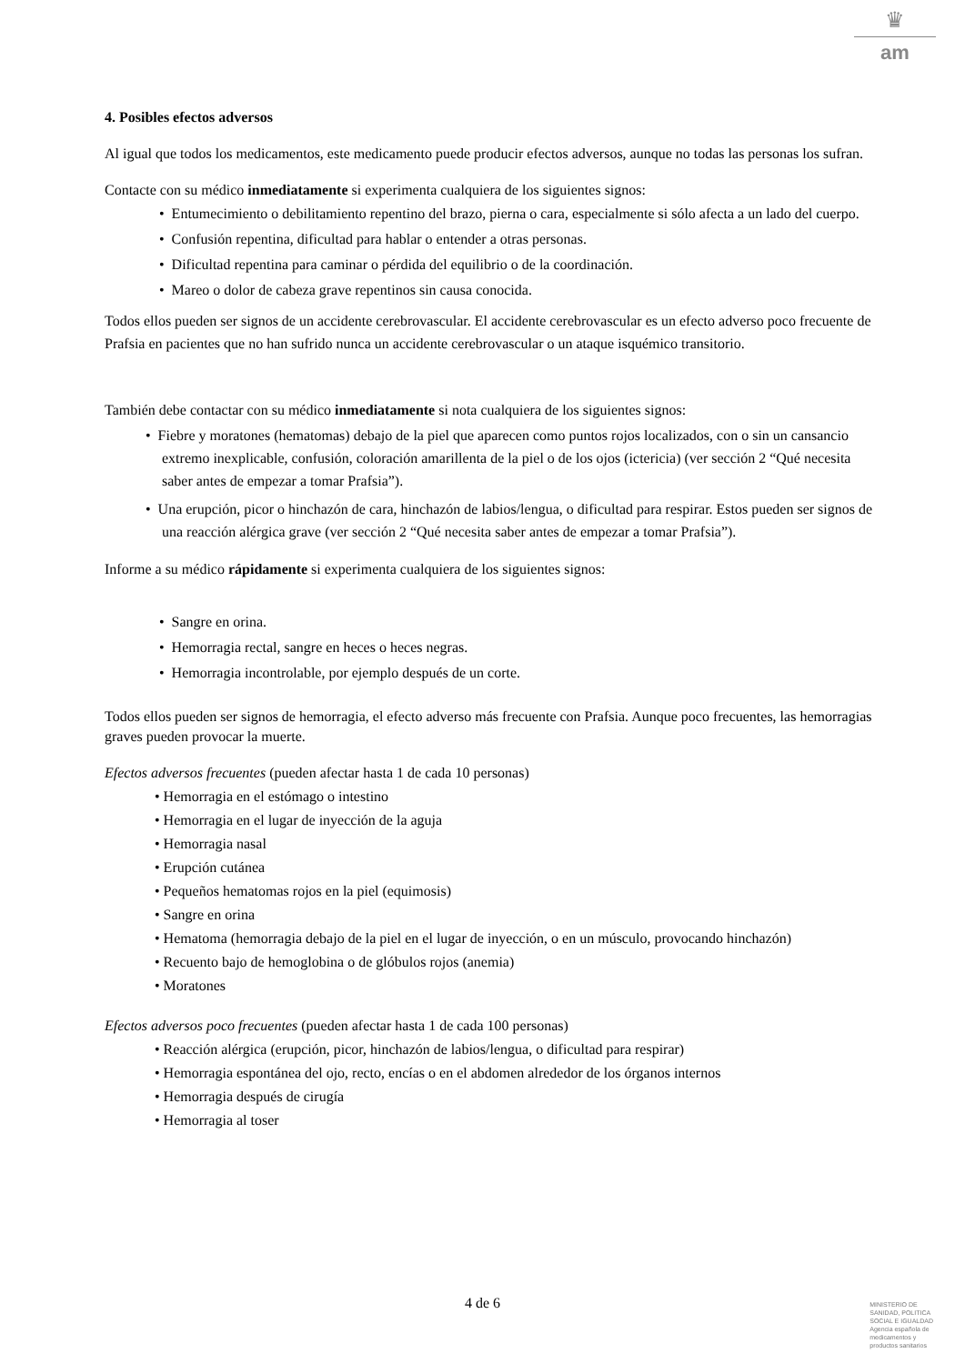♛
am
4. Posibles efectos adversos
Al igual que todos los medicamentos, este medicamento puede producir efectos adversos, aunque no todas las personas los sufran.
Contacte con su médico inmediatamente si experimenta cualquiera de los siguientes signos:
• Entumecimiento o debilitamiento repentino del brazo, pierna o cara, especialmente si sólo afecta a un lado del cuerpo.
• Confusión repentina, dificultad para hablar o entender a otras personas.
• Dificultad repentina para caminar o pérdida del equilibrio o de la coordinación.
• Mareo o dolor de cabeza grave repentinos sin causa conocida.
Todos ellos pueden ser signos de un accidente cerebrovascular. El accidente cerebrovascular es un efecto adverso poco frecuente de Prafsia en pacientes que no han sufrido nunca un accidente cerebrovascular o un ataque isquémico transitorio.
También debe contactar con su médico inmediatamente si nota cualquiera de los siguientes signos:
• Fiebre y moratones (hematomas) debajo de la piel que aparecen como puntos rojos localizados, con o sin un cansancio extremo inexplicable, confusión, coloración amarillenta de la piel o de los ojos (ictericia) (ver sección 2 “Qué necesita saber antes de empezar a tomar Prafsia”).
• Una erupción, picor o hinchazón de cara, hinchazón de labios/lengua, o dificultad para respirar. Estos pueden ser signos de una reacción alérgica grave (ver sección 2 “Qué necesita saber antes de empezar a tomar Prafsia”).
Informe a su médico rápidamente si experimenta cualquiera de los siguientes signos:
• Sangre en orina.
• Hemorragia rectal, sangre en heces o heces negras.
• Hemorragia incontrolable, por ejemplo después de un corte.
Todos ellos pueden ser signos de hemorragia, el efecto adverso más frecuente con Prafsia. Aunque poco frecuentes, las hemorragias graves pueden provocar la muerte.
Efectos adversos frecuentes (pueden afectar hasta 1 de cada 10 personas)
• Hemorragia en el estómago o intestino
• Hemorragia en el lugar de inyección de la aguja
• Hemorragia nasal
• Erupción cutánea
• Pequeños hematomas rojos en la piel (equimosis)
• Sangre en orina
• Hematoma (hemorragia debajo de la piel en el lugar de inyección, o en un músculo, provocando hinchazón)
• Recuento bajo de hemoglobina o de glóbulos rojos (anemia)
• Moratones
Efectos adversos poco frecuentes (pueden afectar hasta 1 de cada 100 personas)
• Reacción alérgica (erupción, picor, hinchazón de labios/lengua, o dificultad para respirar)
• Hemorragia espontánea del ojo, recto, encías o en el abdomen alrededor de los órganos internos
• Hemorragia después de cirugía
• Hemorragia al toser
4 de 6
MINISTERIO DE
SANIDAD, POLITICA
SOCIAL E IGUALDAD
Agencia española de
medicamentos y
productos sanitarios